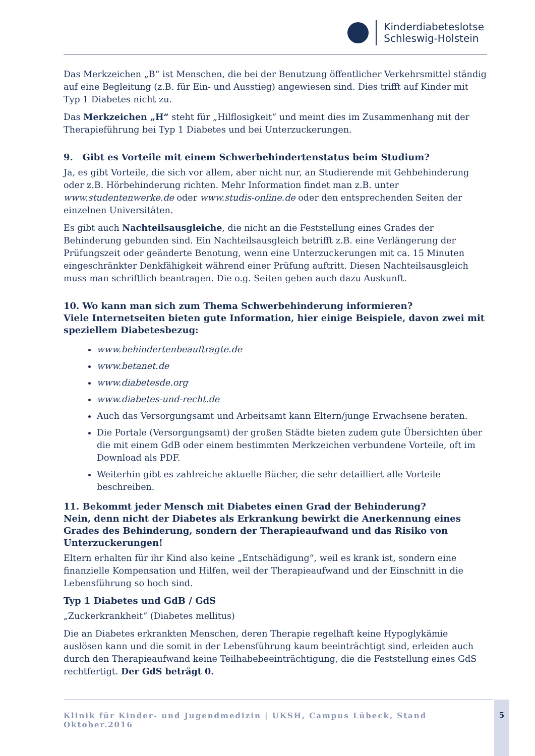Kinderdiabeteslotse
Schleswig-Holstein
Das Merkzeichen „B“ ist Menschen, die bei der Benutzung öffentlicher Verkehrsmittel ständig auf eine Begleitung (z.B. für Ein- und Ausstieg) angewiesen sind. Dies trifft auf Kinder mit Typ 1 Diabetes nicht zu.
Das Merkzeichen „H“ steht für „Hilflosigkeit“ und meint dies im Zusammenhang mit der Therapieführung bei Typ 1 Diabetes und bei Unterzuckerungen.
9. Gibt es Vorteile mit einem Schwerbehindertenstatus beim Studium?
Ja, es gibt Vorteile, die sich vor allem, aber nicht nur, an Studierende mit Gehbehinderung oder z.B. Hörbehinderung richten. Mehr Information findet man z.B. unter www.studentenwerke.de oder www.studis-online.de oder den entsprechenden Seiten der einzelnen Universitäten.
Es gibt auch Nachteilsausgleiche, die nicht an die Feststellung eines Grades der Behinderung gebunden sind. Ein Nachteilsausgleich betrifft z.B. eine Verlängerung der Prüfungszeit oder geänderte Benotung, wenn eine Unterzuckerungen mit ca. 15 Minuten eingeschränkter Denkfähigkeit während einer Prüfung auftritt. Diesen Nachteilsausgleich muss man schriftlich beantragen. Die o.g. Seiten geben auch dazu Auskunft.
10. Wo kann man sich zum Thema Schwerbehinderung informieren?
Viele Internetseiten bieten gute Information, hier einige Beispiele, davon zwei mit speziellem Diabetesbezug:
www.behindertenbeauftragte.de
www.betanet.de
www.diabetesde.org
www.diabetes-und-recht.de
Auch das Versorgungsamt und Arbeitsamt kann Eltern/junge Erwachsene beraten.
Die Portale (Versorgungsamt) der großen Städte bieten zudem gute Übersichten über die mit einem GdB oder einem bestimmten Merkzeichen verbundene Vorteile, oft im Download als PDF.
Weiterhin gibt es zahlreiche aktuelle Bücher, die sehr detailliert alle Vorteile beschreiben.
11. Bekommt jeder Mensch mit Diabetes einen Grad der Behinderung?
Nein, denn nicht der Diabetes als Erkrankung bewirkt die Anerkennung eines Grades des Behinderung, sondern der Therapieaufwand und das Risiko von Unterzuckerungen!
Eltern erhalten für ihr Kind also keine „Entschädigung“, weil es krank ist, sondern eine finanzielle Kompensation und Hilfen, weil der Therapieaufwand und der Einschnitt in die Lebensführung so hoch sind.
Typ 1 Diabetes und GdB / GdS
„Zuckerkrankheit“ (Diabetes mellitus)
Die an Diabetes erkrankten Menschen, deren Therapie regelhaft keine Hypoglykämie auslösen kann und die somit in der Lebensführung kaum beeinträchtigt sind, erleiden auch durch den Therapieaufwand keine Teilhabebeeinträchtigung, die die Feststellung eines GdS rechtfertigt. Der GdS beträgt 0.
Klinik für Kinder- und Jugendmedizin | UKSH, Campus Lübeck, Stand Oktober.2016
5